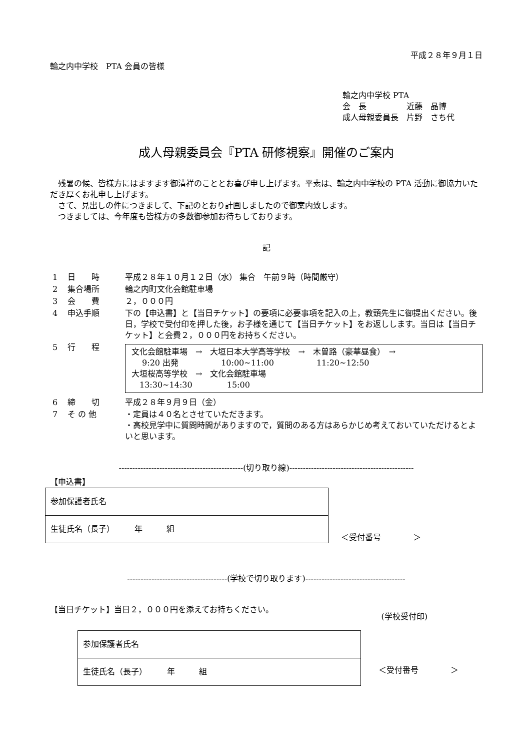平成２８年９月１日
輪之内中学校　PTA 会員の皆様
輪之内中学校 PTA
会　長　　　　　近藤　晶博
成人母親委員長　片野　さち代
成人母親委員会『PTA 研修視察』開催のご案内
残暑の候、皆様方にはますます御清祥のこととお喜び申し上げます。平素は、輪之内中学校の PTA 活動に御協力いただき厚くお礼申し上げます。
さて、見出しの件につきまして、下記のとおり計画しましたので御案内致します。
つきましては、今年度も皆様方の多数御参加お待ちしております。
記
| 1 | 日 時 | 平成２８年１０月１２日（水） 集合 午前９時（時間厳守） |
| 2 | 集合場所 | 輪之内町文化会館駐車場 |
| 3 | 会 費 | ２，０００円 |
| 4 | 申込手順 | 下の【申込書】と【当日チケット】の要項に必要事項を記入の上，教頭先生に御提出ください。後日，学校で受付印を押した後，お子様を通じて【当日チケット】をお返しします。当日は【当日チケット】と会費２，０００円をお持ちください。 |
| 5 | 行 程 | 文化会館駐車場 → 大垣日本大学高等学校 → 木曽路（豪華昼食） → 9:20 出発 10:00~11:00 11:20~12:50 大垣桜高等学校 → 文化会館駐車場 13:30~14:30 15:00 |
| 6 | 締 切 | 平成２８年９月９日（金） |
| 7 | そ の 他 | ・定員は４０名とさせていただきます。 ・高校見学中に質問時間がありますので，質問のある方はあらかじめ考えておいていただけるとよいと思います。 |
----------------------------------------------(切り取り線)----------------------------------------------
【申込書】
| 参加保護者氏名 |
| 生徒氏名（長子） 年 組 |
＜受付番号　　　　＞
-------------------------------------(学校で切り取ります)-------------------------------------
【当日チケット】当日２，０００円を添えてお持ちください。 (学校受付印)
| 参加保護者氏名 |
| 生徒氏名（長子） 年 組 |
＜受付番号　　　　＞